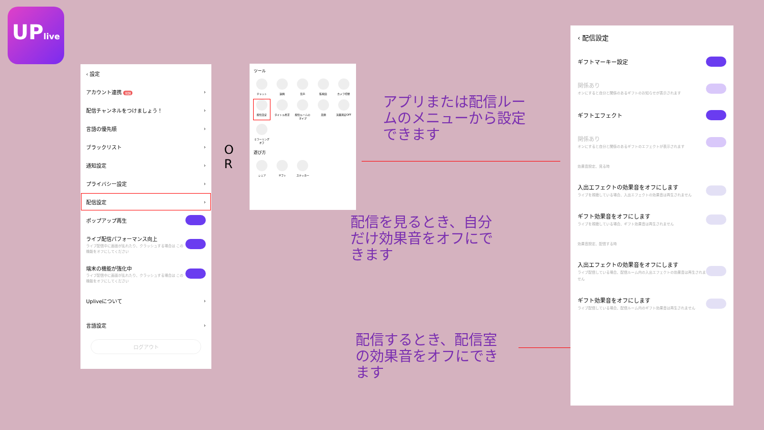UPlive
‹ 設定
アカウント連携 報酬 ›
配信チャンネルをつけましょう！ ›
言語の優先順 ›
ブラックリスト ›
通知設定 ›
プライバシー設定 ›
配信設定 ›
ポップアップ再生
ライブ配信パフォーマンス向上
ライブ配信中に画面が乱れたり、クラッシュする場合は この機能をオフにしてください
端末の機能が強化中
ライブ配信中に画面が乱れたり、クラッシュする場合は この機能をオフにしてください
Upliveについて ›
言語設定 ›
ログアウト
O
R
ツール
チャット
録画
音声
監視員
カメラ切替
配信設定
タイトル修正
配信ルームのタイプ
美顔
流量測定OFF
ミラーリングオフ
遊び方
シェア
ギフト
ステッカー
アプリまたは配信ルー
ムのメニューから設定
できます
配信を見るとき、自分
だけ効果音をオフにで
きます
配信するとき、配信室
の効果音をオフにでき
ます
‹ 配信設定
ギフトマーキー設定
関係あり
オンにすると自分と関係のあるギフトのお知らせが表示されます
ギフトエフェクト
関係あり
オンにすると自分と関係のあるギフトのエフェクトが表示されます
効果音設定、見る時
入出エフェクトの効果音をオフにします
ライブを視聴している場合、入出エフェクトの効果音は再生されません
ギフト効果音をオフにします
ライブを視聴している場合、ギフト効果音は再生されません
効果音設定、配信する時
入出エフェクトの効果音をオフにします
ライブ配信している場合、配信ルーム内の入出エフェクトの効果音は再生されません
ギフト効果音をオフにします
ライブ配信している場合、配信ルーム内のギフト効果音は再生されません